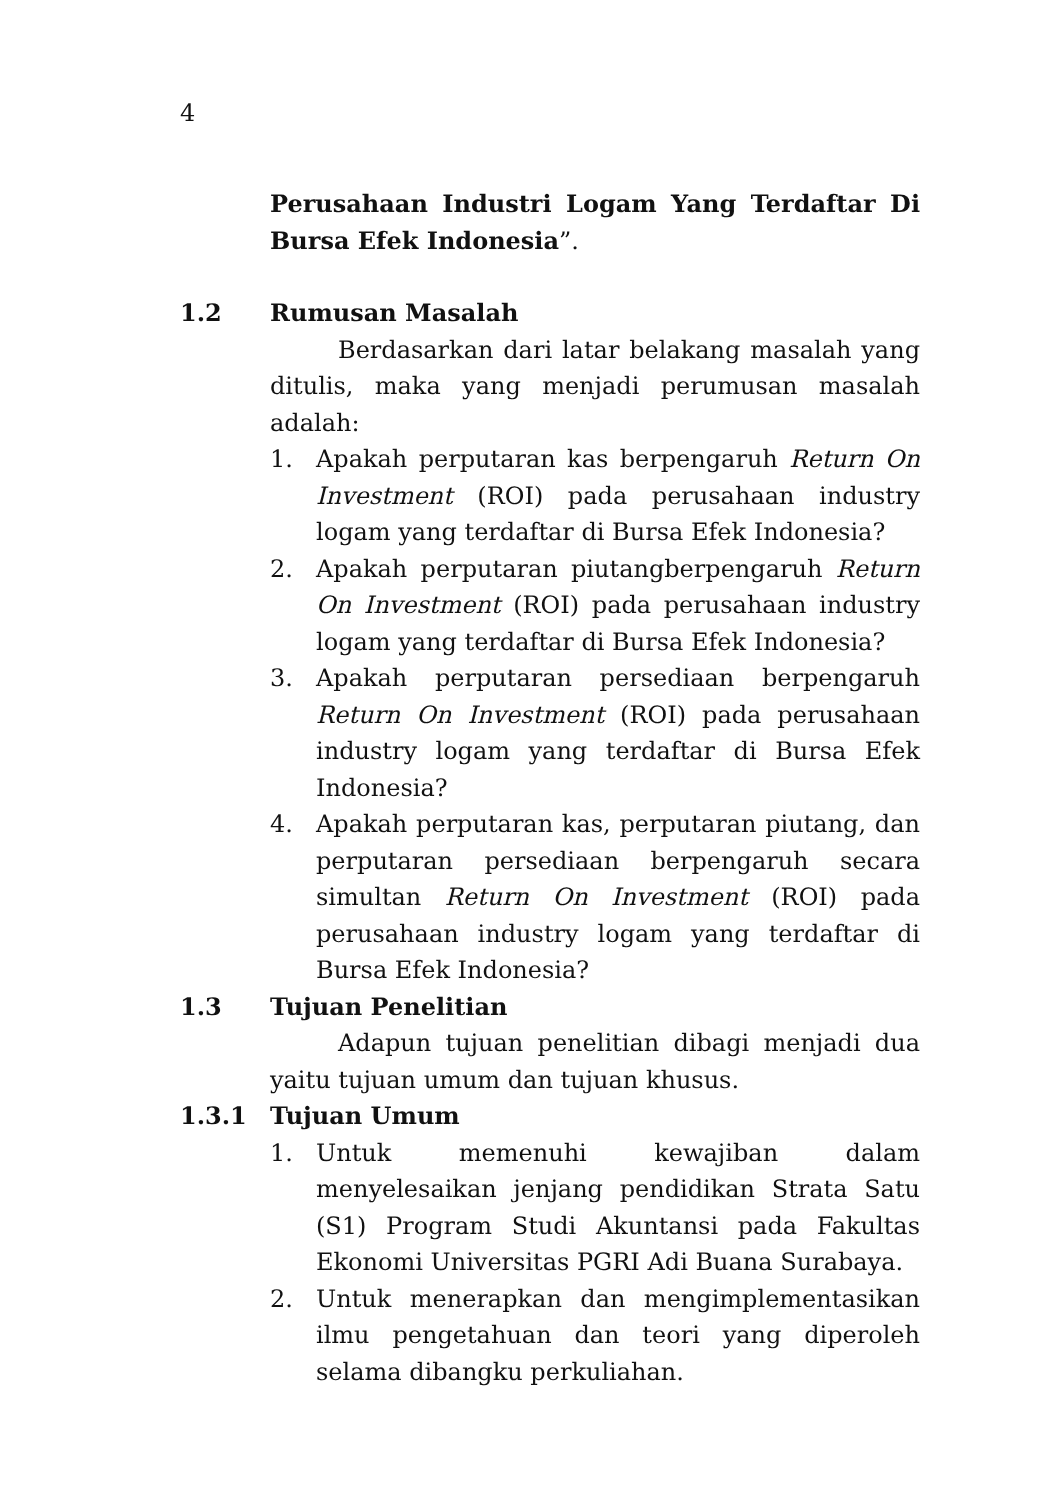4
Perusahaan Industri Logam Yang Terdaftar Di Bursa Efek Indonesia”.
1.2 Rumusan Masalah
Berdasarkan dari latar belakang masalah yang ditulis, maka yang menjadi perumusan masalah adalah:
1. Apakah perputaran kas berpengaruh Return On Investment (ROI) pada perusahaan industry logam yang terdaftar di Bursa Efek Indonesia?
2. Apakah perputaran piutangberpengaruh Return On Investment (ROI) pada perusahaan industry logam yang terdaftar di Bursa Efek Indonesia?
3. Apakah perputaran persediaan berpengaruh Return On Investment (ROI) pada perusahaan industry logam yang terdaftar di Bursa Efek Indonesia?
4. Apakah perputaran kas, perputaran piutang, dan perputaran persediaan berpengaruh secara simultan Return On Investment (ROI) pada perusahaan industry logam yang terdaftar di Bursa Efek Indonesia?
1.3 Tujuan Penelitian
Adapun tujuan penelitian dibagi menjadi dua yaitu tujuan umum dan tujuan khusus.
1.3.1 Tujuan Umum
1. Untuk memenuhi kewajiban dalam menyelesaikan jenjang pendidikan Strata Satu (S1) Program Studi Akuntansi pada Fakultas Ekonomi Universitas PGRI Adi Buana Surabaya.
2. Untuk menerapkan dan mengimplementasikan ilmu pengetahuan dan teori yang diperoleh selama dibangku perkuliahan.